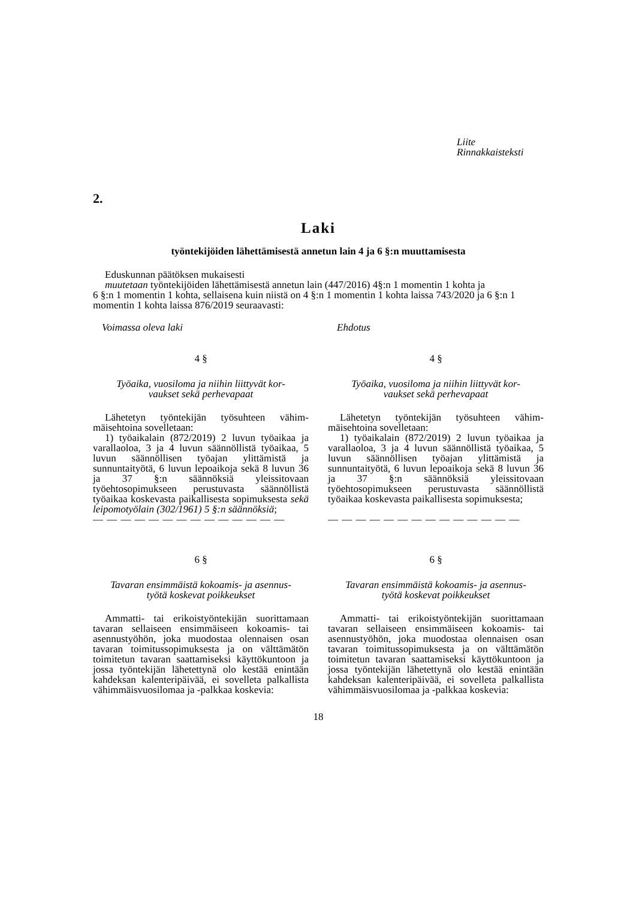Liite
Rinnakkaisteksti
2.
Laki
työntekijöiden lähettämisestä annetun lain 4 ja 6 §:n muuttamisesta
Eduskunnan päätöksen mukaisesti
muutetaan työntekijöiden lähettämisestä annetun lain (447/2016) 4§:n 1 momentin 1 kohta ja
6 §:n 1 momentin 1 kohta, sellaisena kuin niistä on 4 §:n 1 momentin 1 kohta laissa 743/2020 ja 6 §:n 1 momentin 1 kohta laissa 876/2019 seuraavasti:
Voimassa oleva laki
4 §
Työaika, vuosiloma ja niihin liittyvät kor-
vaukset sekä perhevapaat
Lähetetyn työntekijän työsuhteen vähim­mäisehtoina sovelletaan:
1) työaikalain (872/2019) 2 luvun työaikaa ja varallaoloa, 3 ja 4 luvun säännöllistä työai­kaa, 5 luvun säännöllisen työajan ylittämistä ja sunnuntaityötä, 6 luvun lepoaikoja sekä 8 luvun 36 ja 37 §:n säännöksiä yleissitovaan työehtosopimukseen perustuvasta säännöl­listä työaikaa koskevasta paikallisesta sopi­muksesta sekä leipomotyölain (302/1961) 5 §:n säännöksiä;
— — — — — — — — — — — — — —
6 §
Tavaran ensimmäistä kokoamis- ja asennus-
työtä koskevat poikkeukset
Ammatti- tai erikoistyöntekijän suoritta­maan tavaran sellaiseen ensimmäiseen ko­koamis- tai asennustyöhön, joka muodostaa olennaisen osan tavaran toimitussopimuksesta ja on välttämätön toimitetun tavaran saatta­miseksi käyttökuntoon ja jossa työntekijän lä­hetettynä olo kestää enintään kahdeksan ka­lenteripäivää, ei sovelleta palkallista vähim­mäisvuosilomaa ja -palkkaa koskevia:
Ehdotus
4 §
Työaika, vuosiloma ja niihin liittyvät kor-
vaukset sekä perhevapaat
Lähetetyn työntekijän työsuhteen vähim­mäisehtoina sovelletaan:
1) työaikalain (872/2019) 2 luvun työaikaa ja varallaoloa, 3 ja 4 luvun säännöllistä työai­kaa, 5 luvun säännöllisen työajan ylittämistä ja sunnuntaityötä, 6 luvun lepoaikoja sekä 8 luvun 36 ja 37 §:n säännöksiä yleissitovaan työehtosopimukseen perustuvasta säännöl­listä työaikaa koskevasta paikallisesta sopi­muksesta;
— — — — — — — — — — — — — —
6 §
Tavaran ensimmäistä kokoamis- ja asennus-
työtä koskevat poikkeukset
Ammatti- tai erikoistyöntekijän suoritta­maan tavaran sellaiseen ensimmäiseen ko­koamis- tai asennustyöhön, joka muodostaa olennaisen osan tavaran toimitussopimuksesta ja on välttämätön toimitetun tavaran saatta­miseksi käyttökuntoon ja jossa työntekijän lä­hetettynä olo kestää enintään kahdeksan ka­lenteripäivää, ei sovelleta palkallista vähim­mäisvuosilomaa ja -palkkaa koskevia:
18